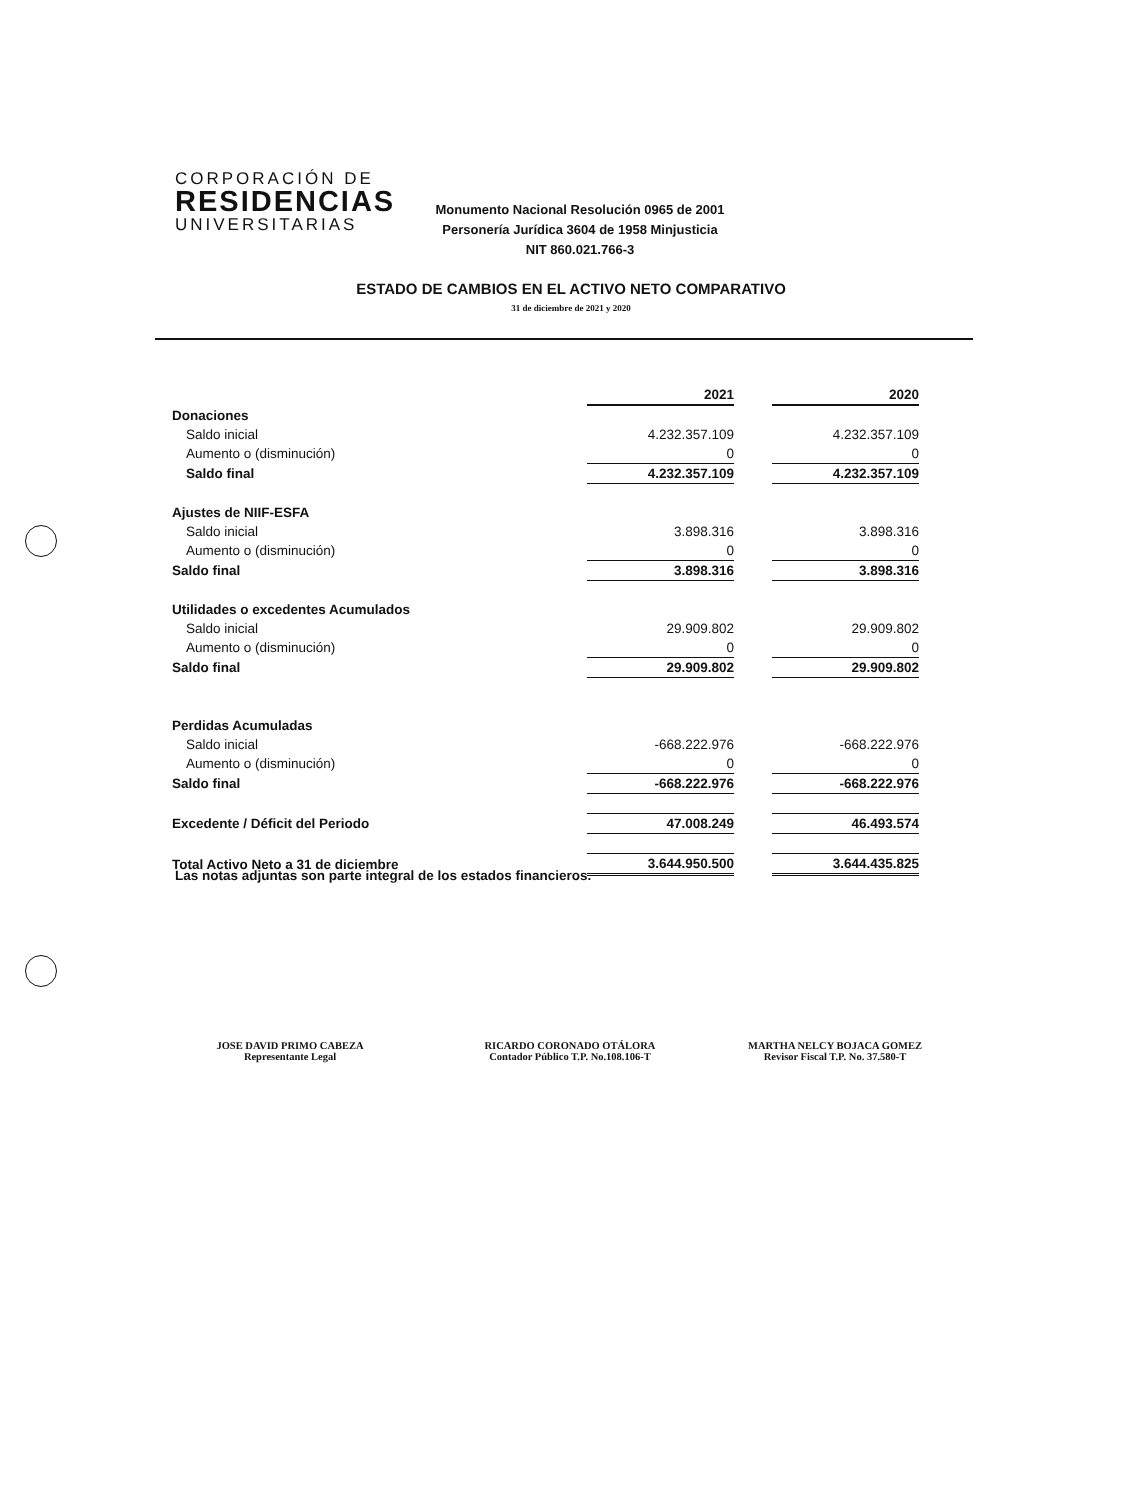CORPORACIÓN DE
RESIDENCIAS
UNIVERSITARIAS
Monumento Nacional Resolución 0965 de 2001
Personería Jurídica 3604 de 1958 Minjusticia
NIT 860.021.766-3
ESTADO DE CAMBIOS EN EL ACTIVO NETO COMPARATIVO
31 de diciembre de 2021 y 2020
| | 2021 | | 2020 |
| Donaciones | | | |
| Saldo inicial | 4.232.357.109 | | 4.232.357.109 |
| Aumento o (disminución) | 0 | | 0 |
| Saldo final | 4.232.357.109 | | 4.232.357.109 |
| Ajustes de NIIF-ESFA | | | |
| Saldo inicial | 3.898.316 | | 3.898.316 |
| Aumento o (disminución) | 0 | | 0 |
| Saldo final | 3.898.316 | | 3.898.316 |
| Utilidades o excedentes Acumulados | | | |
| Saldo inicial | 29.909.802 | | 29.909.802 |
| Aumento o (disminución) | 0 | | 0 |
| Saldo final | 29.909.802 | | 29.909.802 |
| Perdidas Acumuladas | | | |
| Saldo inicial | -668.222.976 | | -668.222.976 |
| Aumento o (disminución) | 0 | | 0 |
| Saldo final | -668.222.976 | | -668.222.976 |
| Excedente / Déficit del Periodo | 47.008.249 | | 46.493.574 |
| Total Activo Neto a 31 de diciembre | 3.644.950.500 | | 3.644.435.825 |
Las notas adjuntas son parte integral de los estados financieros.
JOSE DAVID PRIMO CABEZA
Representante Legal
RICARDO CORONADO OTÁLORA
Contador Público T.P. No.108.106-T
MARTHA NELCY BOJACA GOMEZ
Revisor Fiscal T.P. No. 37.580-T